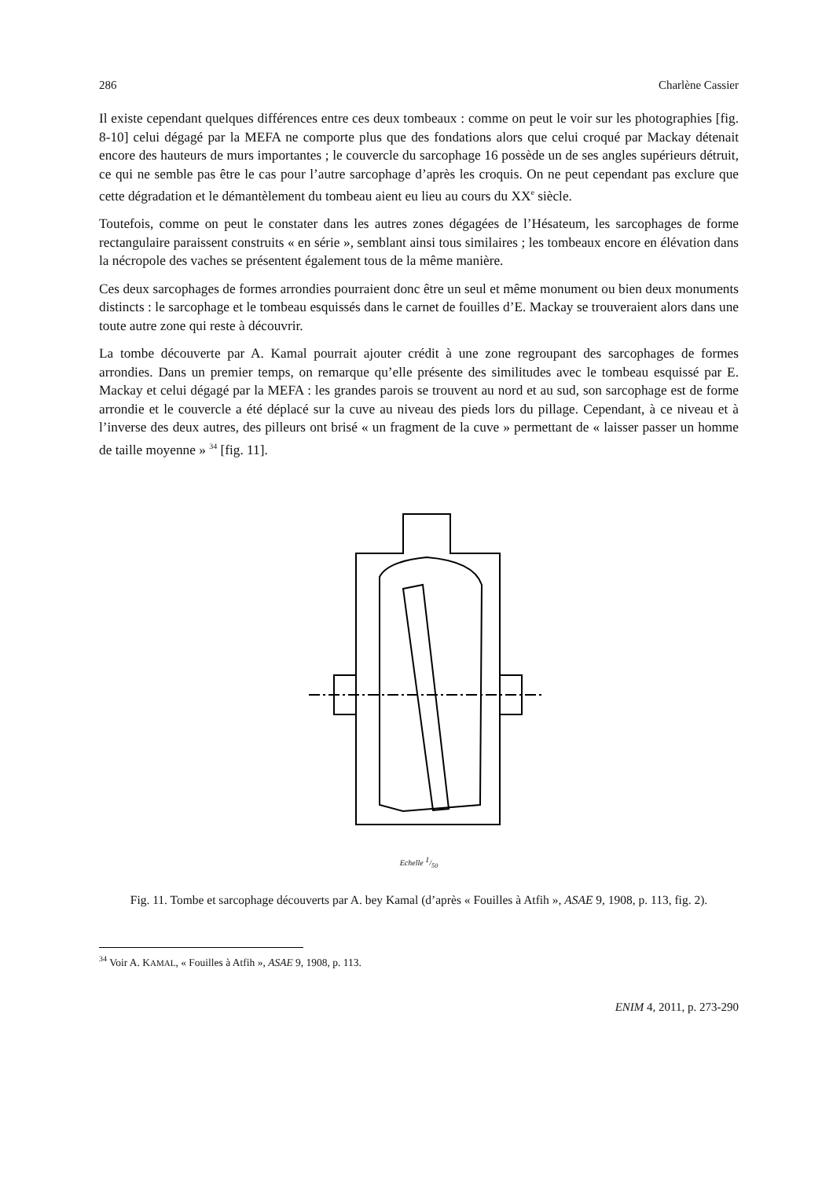286 Charlène Cassier
Il existe cependant quelques différences entre ces deux tombeaux : comme on peut le voir sur les photographies [fig. 8-10] celui dégagé par la MEFA ne comporte plus que des fondations alors que celui croqué par Mackay détenait encore des hauteurs de murs importantes ; le couvercle du sarcophage 16 possède un de ses angles supérieurs détruit, ce qui ne semble pas être le cas pour l’autre sarcophage d’après les croquis. On ne peut cependant pas exclure que cette dégradation et le démantèlement du tombeau aient eu lieu au cours du XX<sup>e</sup> siècle.
Toutefois, comme on peut le constater dans les autres zones dégagées de l’Hésateum, les sarcophages de forme rectangulaire paraissent construits « en série », semblant ainsi tous similaires ; les tombeaux encore en élévation dans la nécropole des vaches se présentent également tous de la même manière.
Ces deux sarcophages de formes arrondies pourraient donc être un seul et même monument ou bien deux monuments distincts : le sarcophage et le tombeau esquissés dans le carnet de fouilles d’E. Mackay se trouveraient alors dans une toute autre zone qui reste à découvrir.
La tombe découverte par A. Kamal pourrait ajouter crédit à une zone regroupant des sarcophages de formes arrondies. Dans un premier temps, on remarque qu’elle présente des similitudes avec le tombeau esquissé par E. Mackay et celui dégagé par la MEFA : les grandes parois se trouvent au nord et au sud, son sarcophage est de forme arrondie et le couvercle a été déplacé sur la cuve au niveau des pieds lors du pillage. Cependant, à ce niveau et à l’inverse des deux autres, des pilleurs ont brisé « un fragment de la cuve » permettant de « laisser passer un homme de taille moyenne » <sup>34</sup> [fig. 11].
Echelle 1/50
Fig. 11. Tombe et sarcophage découverts par A. bey Kamal (d’après « Fouilles à Atfih », ASAE 9, 1908, p. 113, fig. 2).
<sup>34</sup> Voir A. KAMAL, « Fouilles à Atfih », ASAE 9, 1908, p. 113.
ENIM 4, 2011, p. 273-290